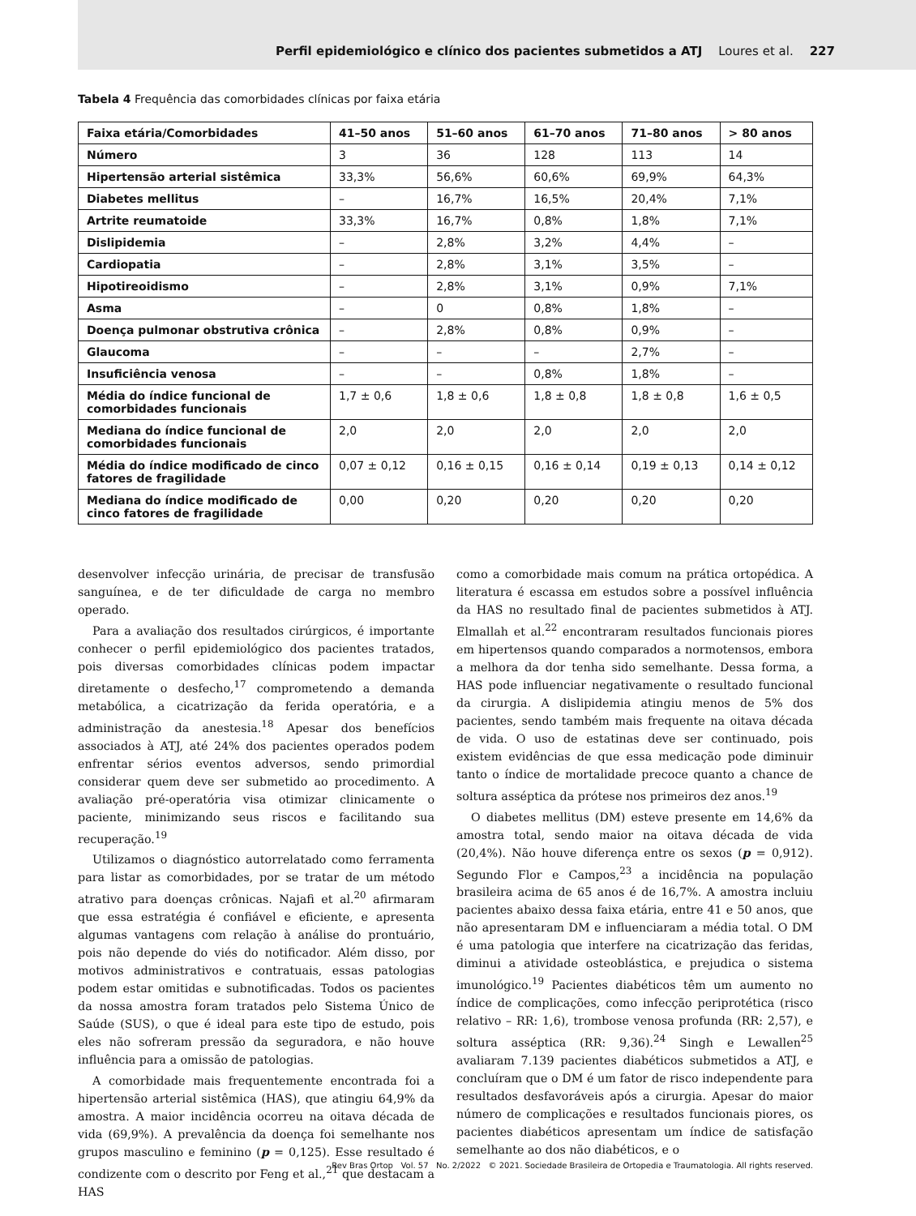Perfil epidemiológico e clínico dos pacientes submetidos a ATJ Loures et al. 227
Tabela 4 Frequência das comorbidades clínicas por faixa etária
| Faixa etária/Comorbidades | 41–50 anos | 51–60 anos | 61–70 anos | 71–80 anos | > 80 anos |
| --- | --- | --- | --- | --- | --- |
| Número | 3 | 36 | 128 | 113 | 14 |
| Hipertensão arterial sistêmica | 33,3% | 56,6% | 60,6% | 69,9% | 64,3% |
| Diabetes mellitus | – | 16,7% | 16,5% | 20,4% | 7,1% |
| Artrite reumatoide | 33,3% | 16,7% | 0,8% | 1,8% | 7,1% |
| Dislipidemia | – | 2,8% | 3,2% | 4,4% | – |
| Cardiopatia | – | 2,8% | 3,1% | 3,5% | – |
| Hipotireoidismo | – | 2,8% | 3,1% | 0,9% | 7,1% |
| Asma | – | 0 | 0,8% | 1,8% | – |
| Doença pulmonar obstrutiva crônica | – | 2,8% | 0,8% | 0,9% | – |
| Glaucoma | – | – | – | 2,7% | – |
| Insuficiência venosa | – | – | 0,8% | 1,8% | – |
| Média do índice funcional de comorbidades funcionais | 1,7 ± 0,6 | 1,8 ± 0,6 | 1,8 ± 0,8 | 1,8 ± 0,8 | 1,6 ± 0,5 |
| Mediana do índice funcional de comorbidades funcionais | 2,0 | 2,0 | 2,0 | 2,0 | 2,0 |
| Média do índice modificado de cinco fatores de fragilidade | 0,07 ± 0,12 | 0,16 ± 0,15 | 0,16 ± 0,14 | 0,19 ± 0,13 | 0,14 ± 0,12 |
| Mediana do índice modificado de cinco fatores de fragilidade | 0,00 | 0,20 | 0,20 | 0,20 | 0,20 |
desenvolver infecção urinária, de precisar de transfusão sanguínea, e de ter dificuldade de carga no membro operado.
Para a avaliação dos resultados cirúrgicos, é importante conhecer o perfil epidemiológico dos pacientes tratados, pois diversas comorbidades clínicas podem impactar diretamente o desfecho,<sup>17</sup> comprometendo a demanda metabólica, a cicatrização da ferida operatória, e a administração da anestesia.<sup>18</sup> Apesar dos benefícios associados à ATJ, até 24% dos pacientes operados podem enfrentar sérios eventos adversos, sendo primordial considerar quem deve ser submetido ao procedimento. A avaliação pré-operatória visa otimizar clinicamente o paciente, minimizando seus riscos e facilitando sua recuperação.<sup>19</sup>
Utilizamos o diagnóstico autorrelatado como ferramenta para listar as comorbidades, por se tratar de um método atrativo para doenças crônicas. Najafi et al.<sup>20</sup> afirmaram que essa estratégia é confiável e eficiente, e apresenta algumas vantagens com relação à análise do prontuário, pois não depende do viés do notificador. Além disso, por motivos administrativos e contratuais, essas patologias podem estar omitidas e subnotificadas. Todos os pacientes da nossa amostra foram tratados pelo Sistema Único de Saúde (SUS), o que é ideal para este tipo de estudo, pois eles não sofreram pressão da seguradora, e não houve influência para a omissão de patologias.
A comorbidade mais frequentemente encontrada foi a hipertensão arterial sistêmica (HAS), que atingiu 64,9% da amostra. A maior incidência ocorreu na oitava década de vida (69,9%). A prevalência da doença foi semelhante nos grupos masculino e feminino (p = 0,125). Esse resultado é condizente com o descrito por Feng et al.,<sup>21</sup> que destacam a HAS
como a comorbidade mais comum na prática ortopédica. A literatura é escassa em estudos sobre a possível influência da HAS no resultado final de pacientes submetidos à ATJ. Elmallah et al.<sup>22</sup> encontraram resultados funcionais piores em hipertensos quando comparados a normotensos, embora a melhora da dor tenha sido semelhante. Dessa forma, a HAS pode influenciar negativamente o resultado funcional da cirurgia. A dislipidemia atingiu menos de 5% dos pacientes, sendo também mais frequente na oitava década de vida. O uso de estatinas deve ser continuado, pois existem evidências de que essa medicação pode diminuir tanto o índice de mortalidade precoce quanto a chance de soltura asséptica da prótese nos primeiros dez anos.<sup>19</sup>
O diabetes mellitus (DM) esteve presente em 14,6% da amostra total, sendo maior na oitava década de vida (20,4%). Não houve diferença entre os sexos (p = 0,912). Segundo Flor e Campos,<sup>23</sup> a incidência na população brasileira acima de 65 anos é de 16,7%. A amostra incluiu pacientes abaixo dessa faixa etária, entre 41 e 50 anos, que não apresentaram DM e influenciaram a média total. O DM é uma patologia que interfere na cicatrização das feridas, diminui a atividade osteoblástica, e prejudica o sistema imunológico.<sup>19</sup> Pacientes diabéticos têm um aumento no índice de complicações, como infecção periprotética (risco relativo – RR: 1,6), trombose venosa profunda (RR: 2,57), e soltura asséptica (RR: 9,36).<sup>24</sup> Singh e Lewallen<sup>25</sup> avaliaram 7.139 pacientes diabéticos submetidos a ATJ, e concluíram que o DM é um fator de risco independente para resultados desfavoráveis após a cirurgia. Apesar do maior número de complicações e resultados funcionais piores, os pacientes diabéticos apresentam um índice de satisfação semelhante ao dos não diabéticos, e o
Rev Bras Ortop Vol. 57 No. 2/2022 © 2021. Sociedade Brasileira de Ortopedia e Traumatologia. All rights reserved.